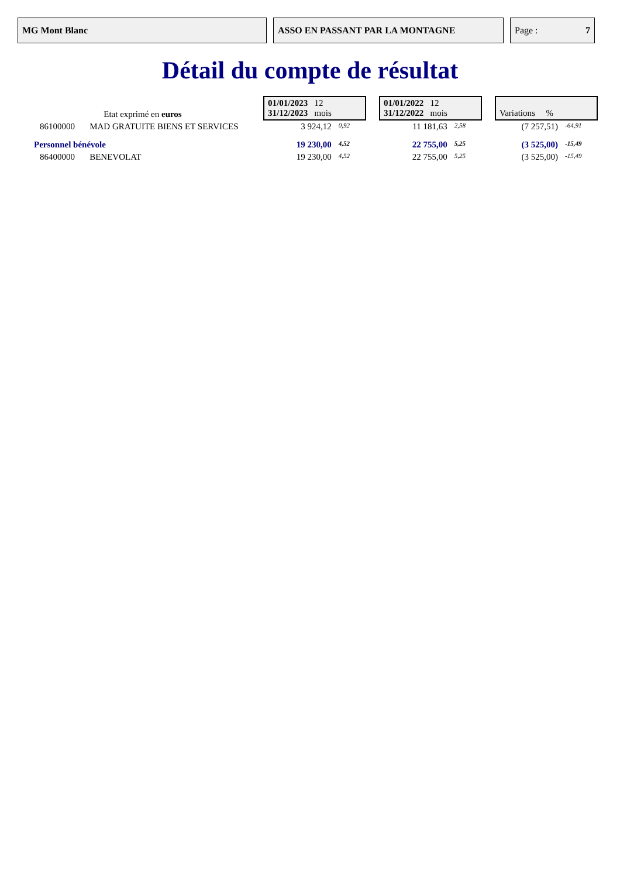MG Mont Blanc ASSO EN PASSANT PAR LA MONTAGNE Page : 7
Détail du compte de résultat
| Etat exprimé en euros | | 01/01/2023 12 31/12/2023 mois | | | 01/01/2022 12 31/12/2022 mois | | | Variations % | |
| 86100000 | MAD GRATUITE BIENS ET SERVICES | 3 924,12 | 0,92 | | 11 181,63 | 2,58 | | (7 257,51) | -64,91 |
| Personnel bénévole | | 19 230,00 | 4,52 | | 22 755,00 | 5,25 | | (3 525,00) | -15,49 |
| 86400000 | BENEVOLAT | 19 230,00 | 4,52 | | 22 755,00 | 5,25 | | (3 525,00) | -15,49 |